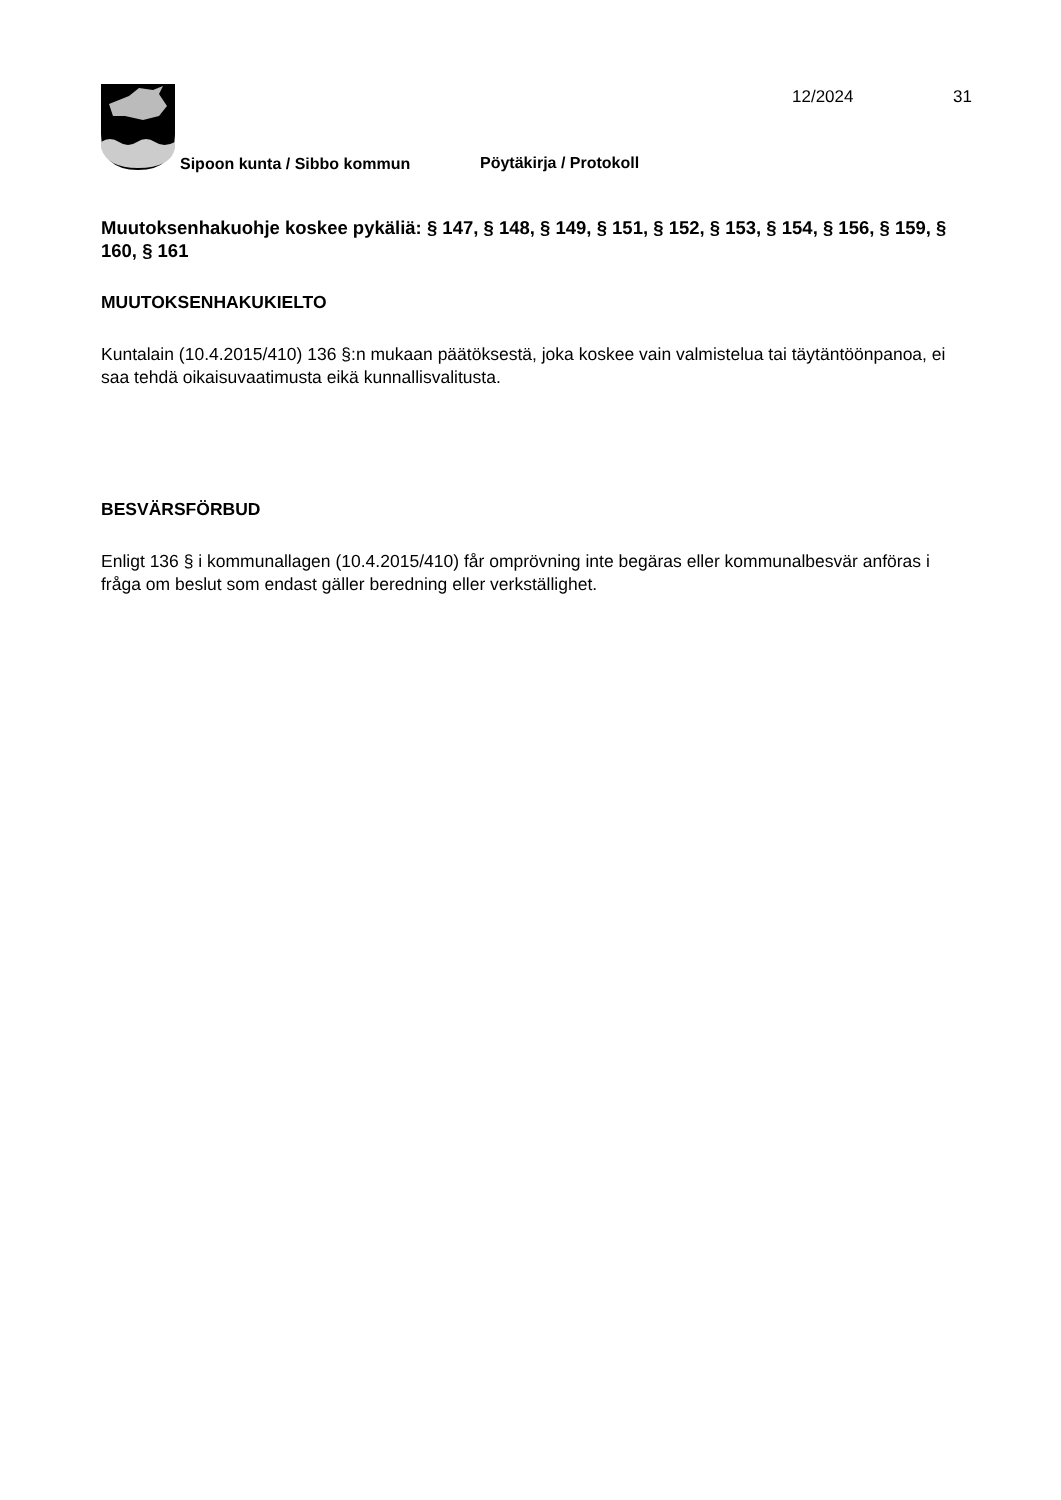12/2024 31
Sipoon kunta / Sibbo kommun Pöytäkirja / Protokoll
Muutoksenhakuohje koskee pykäliä: § 147, § 148, § 149, § 151, § 152, § 153, § 154, § 156, § 159, § 160, § 161
MUUTOKSENHAKUKIELTO
Kuntalain (10.4.2015/410) 136 §:n mukaan päätöksestä, joka koskee vain valmistelua tai täytäntöönpanoa, ei saa tehdä oikaisuvaatimusta eikä kunnallisvalitusta.
BESVÄRSFÖRBUD
Enligt 136 § i kommunallagen (10.4.2015/410) får omprövning inte begäras eller kommunalbesvär anföras i fråga om beslut som endast gäller beredning eller verkställighet.